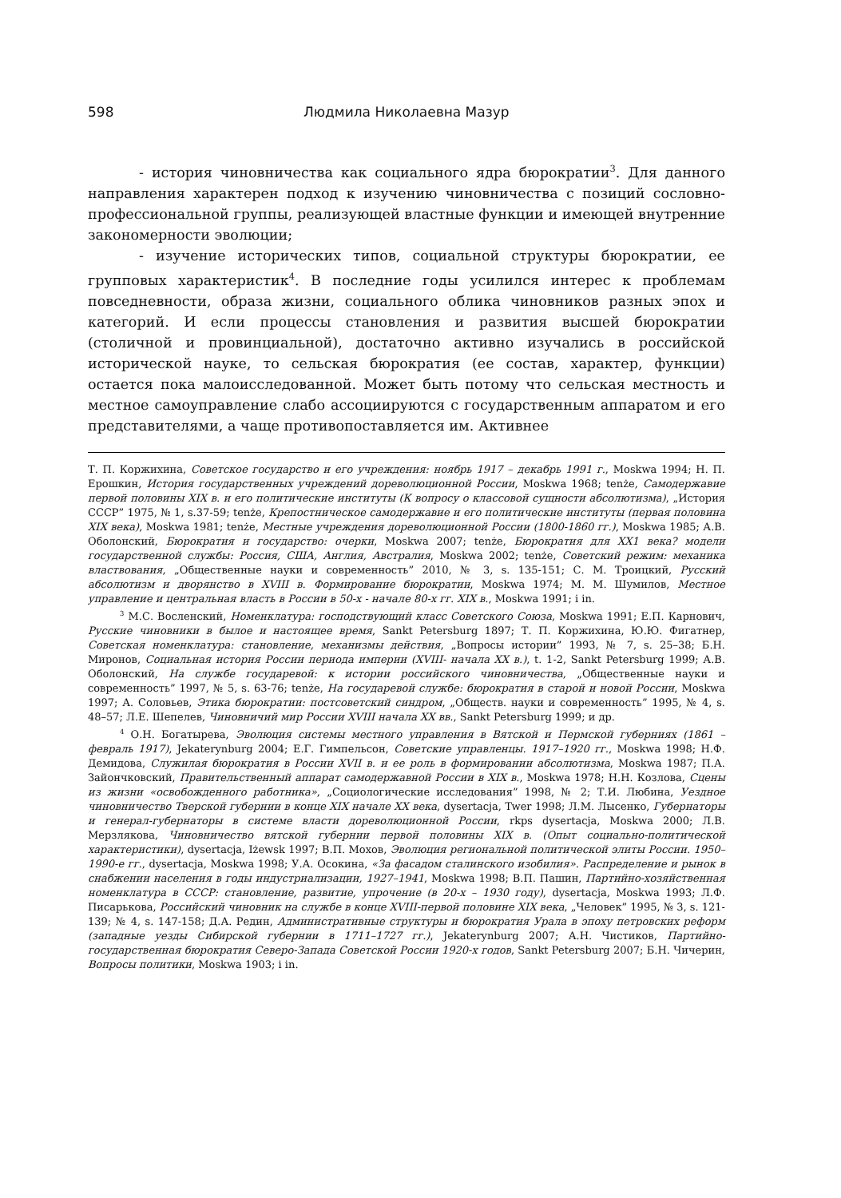598 Людмила Николаевна Мазур
- история чиновничества как социального ядра бюрократии<sup>3</sup>. Для данного направления характерен подход к изучению чиновничества с позиций сословно-профессиональной группы, реализующей властные функции и имеющей внутренние закономерности эволюции;
- изучение исторических типов, социальной структуры бюрократии, ее групповых характеристик<sup>4</sup>. В последние годы усилился интерес к проблемам повседневности, образа жизни, социального облика чиновников разных эпох и категорий. И если процессы становления и развития высшей бюрократии (столичной и провинциальной), достаточно активно изучались в российской исторической науке, то сельская бюрократия (ее состав, характер, функции) остается пока малоисследованной. Может быть потому что сельская местность и местное самоуправление слабо ассоциируются с государственным аппаратом и его представителями, а чаще противопоставляется им. Активнее
Т. П. Коржихина, Советское государство и его учреждения: ноябрь 1917 – декабрь 1991 г., Moskwa 1994; Н. П. Ерошкин, История государственных учреждений дореволюционной России, Moskwa 1968; tenże, Самодержавие первой половины XIX в. и его политические институты (К вопросу о классовой сущности абсолютизма), „История СССР” 1975, № 1, s.37-59; tenże, Крепостническое самодержавие и его политические институты (первая половина XIX века), Moskwa 1981; tenże, Местные учреждения дореволюционной России (1800-1860 гг.), Moskwa 1985; А.В. Оболонский, Бюрократия и государство: очерки, Moskwa 2007; tenże, Бюрократия для XX1 века? модели государственной службы: Россия, США, Англия, Австралия, Moskwa 2002; tenże, Советский режим: механика властвования, „Общественные науки и современность” 2010, № 3, s. 135-151; С. М. Троицкий, Русский абсолютизм и дворянство в XVIII в. Формирование бюрократии, Moskwa 1974; М. М. Шумилов, Местное управление и центральная власть в России в 50-х - начале 80-х гг. XIX в., Moskwa 1991; i in.
<sup>3</sup> М.С. Восленский, Номенклатура: господствующий класс Советского Союза, Moskwa 1991; Е.П. Карнович, Русские чиновники в былое и настоящее время, Sankt Petersburg 1897; Т. П. Коржихина, Ю.Ю. Фигатнер, Советская номенклатура: становление, механизмы действия, „Вопросы истории” 1993, № 7, s. 25–38; Б.Н. Миронов, Социальная история России периода империи (XVIII- начала XX в.), t. 1-2, Sankt Petersburg 1999; А.В. Оболонский, На службе государевой: к истории российского чиновничества, „Общественные науки и современность” 1997, № 5, s. 63-76; tenże, На государевой службе: бюрократия в старой и новой России, Moskwa 1997; А. Соловьев, Этика бюрократии: постсоветский синдром, „Обществ. науки и современность” 1995, № 4, s. 48–57; Л.Е. Шепелев, Чиновничий мир России XVIII начала XX вв., Sankt Petersburg 1999; и др.
<sup>4</sup> О.Н. Богатырева, Эволюция системы местного управления в Вятской и Пермской губерниях (1861 – февраль 1917), Jekaterynburg 2004; Е.Г. Гимпельсон, Советские управленцы. 1917–1920 гг., Moskwa 1998; Н.Ф. Демидова, Служилая бюрократия в России XVII в. и ее роль в формировании абсолютизма, Moskwa 1987; П.А. Зайончковский, Правительственный аппарат самодержавной России в XIX в., Moskwa 1978; Н.Н. Козлова, Сцены из жизни «освобожденного работника», „Социологические исследования” 1998, № 2; Т.И. Любина, Уездное чиновничество Тверской губернии в конце XIX начале XX века, dysertacja, Twer 1998; Л.М. Лысенко, Губернаторы и генерал-губернаторы в системе власти дореволюционной России, rkps dysertacja, Moskwa 2000; Л.В. Мерзлякова, Чиновничество вятской губернии первой половины XIX в. (Опыт социально-политической характеристики), dysertacja, Iżewsk 1997; В.П. Мохов, Эволюция региональной политической элиты России. 1950–1990-е гг., dysertacja, Moskwa 1998; У.А. Осокина, «За фасадом сталинского изобилия». Распределение и рынок в снабжении населения в годы индустриализации, 1927–1941, Moskwa 1998; В.П. Пашин, Партийно-хозяйственная номенклатура в СССР: становление, развитие, упрочение (в 20-х – 1930 году), dysertacja, Moskwa 1993; Л.Ф. Писарькова, Российский чиновник на службе в конце XVIII-первой половине XIX века, „Человек” 1995, № 3, s. 121-139; № 4, s. 147-158; Д.А. Редин, Административные структуры и бюрократия Урала в эпоху петровских реформ (западные уезды Сибирской губернии в 1711–1727 гг.), Jekaterynburg 2007; А.Н. Чистиков, Партийно-государственная бюрократия Северо-Запада Советской России 1920-х годов, Sankt Petersburg 2007; Б.Н. Чичерин, Вопросы политики, Moskwa 1903; i in.